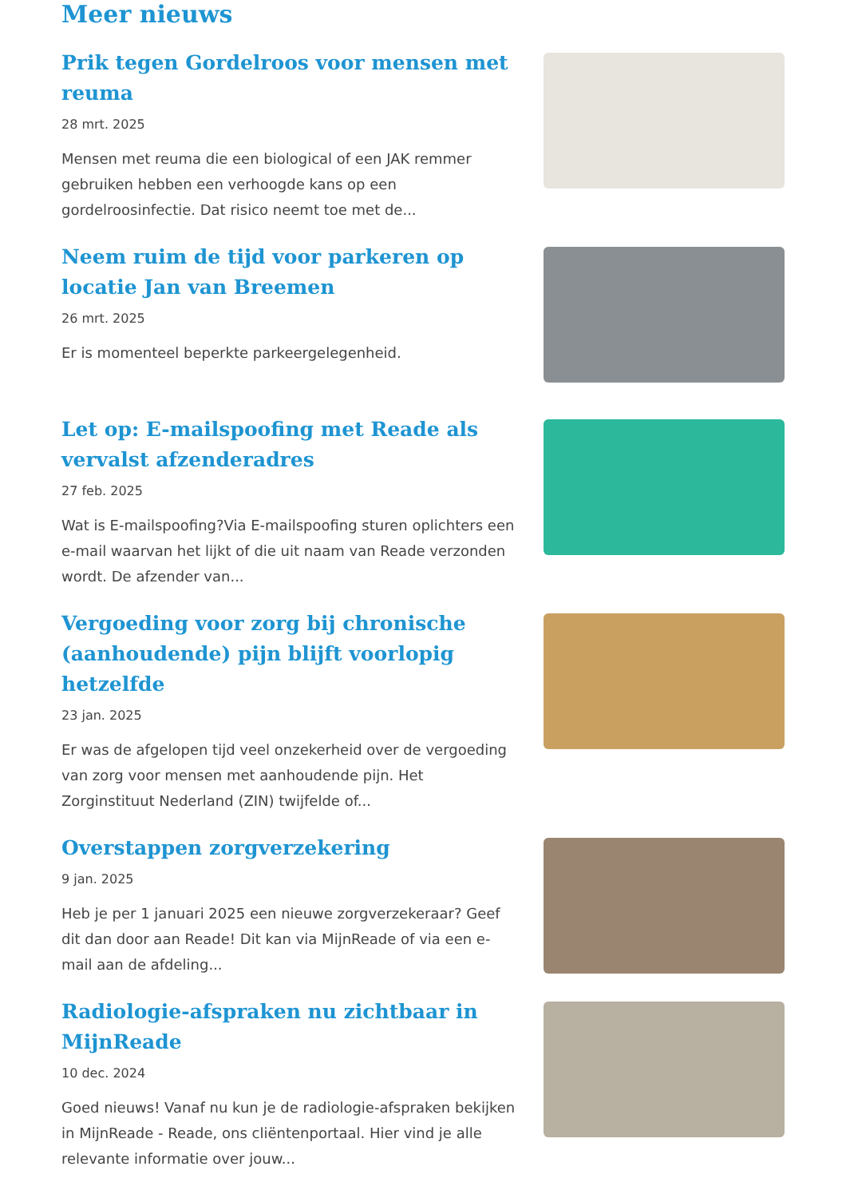Meer nieuws
Prik tegen Gordelroos voor mensen met reuma
28 mrt. 2025
Mensen met reuma die een biological of een JAK remmer gebruiken hebben een verhoogde kans op een gordelroosinfectie. Dat risico neemt toe met de...
Neem ruim de tijd voor parkeren op locatie Jan van Breemen
26 mrt. 2025
Er is momenteel beperkte parkeergelegenheid.
Let op: E-mailspoofing met Reade als vervalst afzenderadres
27 feb. 2025
Wat is E-mailspoofing?Via E-mailspoofing sturen oplichters een e-mail waarvan het lijkt of die uit naam van Reade verzonden wordt. De afzender van...
Vergoeding voor zorg bij chronische (aanhoudende) pijn blijft voorlopig hetzelfde
23 jan. 2025
Er was de afgelopen tijd veel onzekerheid over de vergoeding van zorg voor mensen met aanhoudende pijn. Het Zorginstituut Nederland (ZIN) twijfelde of...
Overstappen zorgverzekering
9 jan. 2025
Heb je per 1 januari 2025 een nieuwe zorgverzekeraar? Geef dit dan door aan Reade! Dit kan via MijnReade of via een e-mail aan de afdeling...
Radiologie-afspraken nu zichtbaar in MijnReade
10 dec. 2024
Goed nieuws! Vanaf nu kun je de radiologie-afspraken bekijken in MijnReade - Reade, ons cliëntenportaal. Hier vind je alle relevante informatie over jouw...